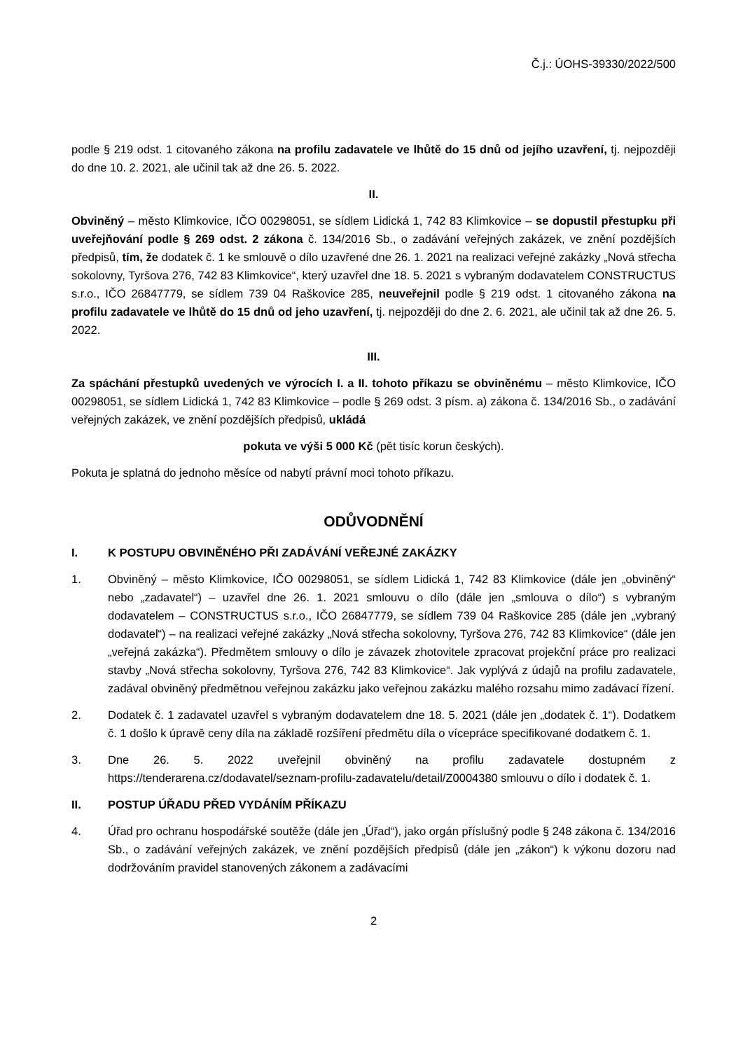Č.j.: ÚOHS-39330/2022/500
podle § 219 odst. 1 citovaného zákona na profilu zadavatele ve lhůtě do 15 dnů od jejího uzavření, tj. nejpozději do dne 10. 2. 2021, ale učinil tak až dne 26. 5. 2022.
II.
Obviněný – město Klimkovice, IČO 00298051, se sídlem Lidická 1, 742 83 Klimkovice – se dopustil přestupku při uveřejňování podle § 269 odst. 2 zákona č. 134/2016 Sb., o zadávání veřejných zakázek, ve znění pozdějších předpisů, tím, že dodatek č. 1 ke smlouvě o dílo uzavřené dne 26. 1. 2021 na realizaci veřejné zakázky „Nová střecha sokolovny, Tyršova 276, 742 83 Klimkovice“, který uzavřel dne 18. 5. 2021 s vybraným dodavatelem CONSTRUCTUS s.r.o., IČO 26847779, se sídlem 739 04 Raškovice 285, neuveřejnil podle § 219 odst. 1 citovaného zákona na profilu zadavatele ve lhůtě do 15 dnů od jeho uzavření, tj. nejpozději do dne 2. 6. 2021, ale učinil tak až dne 26. 5. 2022.
III.
Za spáchání přestupků uvedených ve výrocích I. a II. tohoto příkazu se obviněnému – město Klimkovice, IČO 00298051, se sídlem Lidická 1, 742 83 Klimkovice – podle § 269 odst. 3 písm. a) zákona č. 134/2016 Sb., o zadávání veřejných zakázek, ve znění pozdějších předpisů, ukládá
pokuta ve výši 5 000 Kč (pět tisíc korun českých).
Pokuta je splatná do jednoho měsíce od nabytí právní moci tohoto příkazu.
ODŮVODNĚNÍ
I. K POSTUPU OBVINĚNÉHO PŘI ZADÁVÁNÍ VEŘEJNÉ ZAKÁZKY
1. Obviněný – město Klimkovice, IČO 00298051, se sídlem Lidická 1, 742 83 Klimkovice (dále jen „obviněný“ nebo „zadavatel“) – uzavřel dne 26. 1. 2021 smlouvu o dílo (dále jen „smlouva o dílo“) s vybraným dodavatelem – CONSTRUCTUS s.r.o., IČO 26847779, se sídlem 739 04 Raškovice 285 (dále jen „vybraný dodavatel“) – na realizaci veřejné zakázky „Nová střecha sokolovny, Tyršova 276, 742 83 Klimkovice“ (dále jen „veřejná zakázka“). Předmětem smlouvy o dílo je závazek zhotovitele zpracovat projekční práce pro realizaci stavby „Nová střecha sokolovny, Tyršova 276, 742 83 Klimkovice“. Jak vyplývá z údajů na profilu zadavatele, zadával obviněný předmětnou veřejnou zakázku jako veřejnou zakázku malého rozsahu mimo zadávací řízení.
2. Dodatek č. 1 zadavatel uzavřel s vybraným dodavatelem dne 18. 5. 2021 (dále jen „dodatek č. 1“). Dodatkem č. 1 došlo k úpravě ceny díla na základě rozšíření předmětu díla o vícepráce specifikované dodatkem č. 1.
3. Dne 26. 5. 2022 uveřejnil obviněný na profilu zadavatele dostupném z https://tenderarena.cz/dodavatel/seznam-profilu-zadavatelu/detail/Z0004380 smlouvu o dílo i dodatek č. 1.
II. POSTUP ÚŘADU PŘED VYDÁNÍM PŘÍKAZU
4. Úřad pro ochranu hospodářské soutěže (dále jen „Úřad“), jako orgán příslušný podle § 248 zákona č. 134/2016 Sb., o zadávání veřejných zakázek, ve znění pozdějších předpisů (dále jen „zákon“) k výkonu dozoru nad dodržováním pravidel stanovených zákonem a zadávacími
2